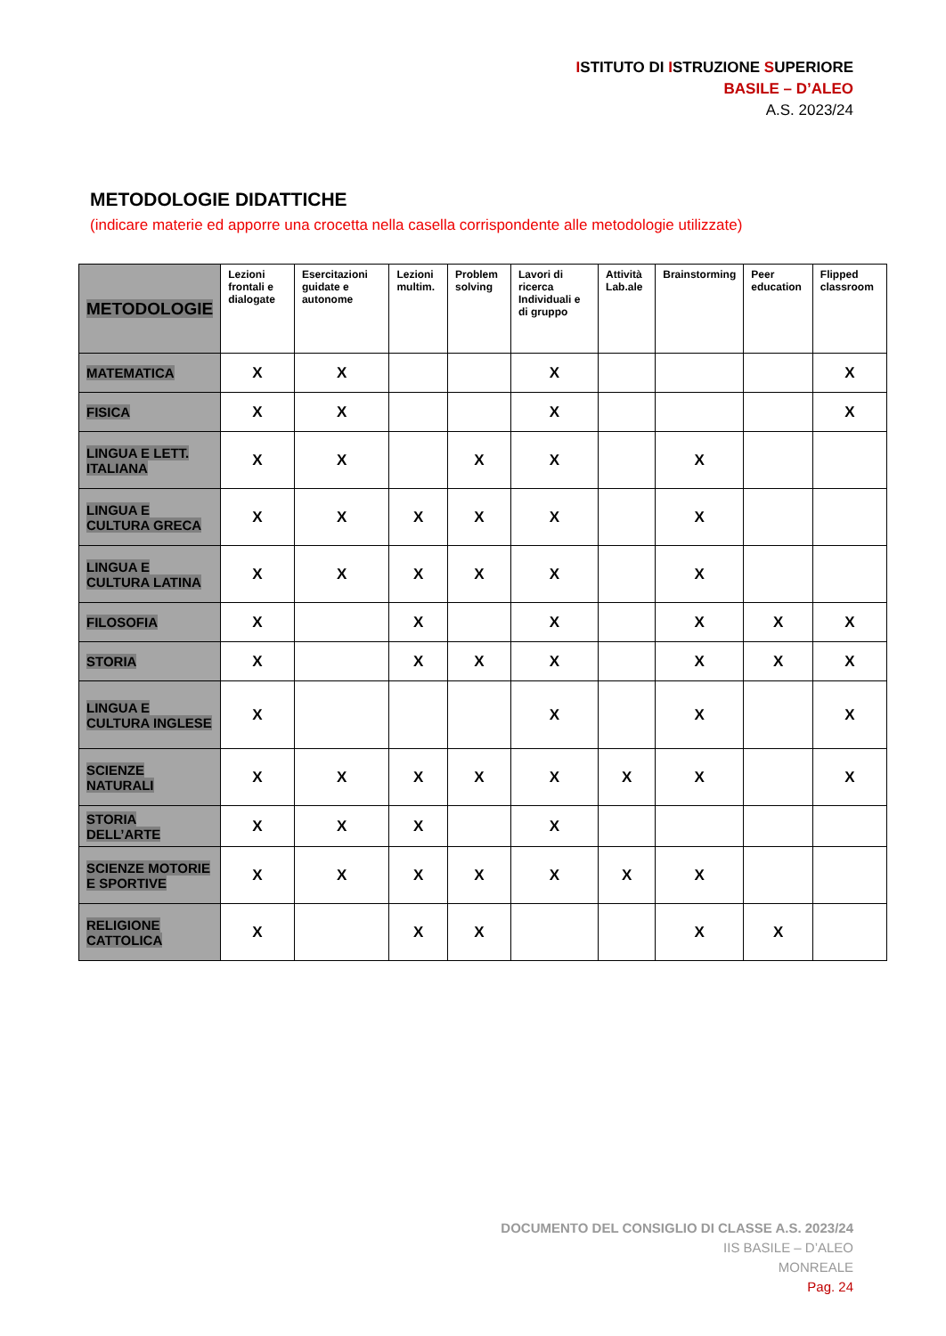ISTITUTO DI ISTRUZIONE SUPERIORE
BASILE – D’ALEO
A.S. 2023/24
METODOLOGIE DIDATTICHE
(indicare materie ed apporre una crocetta nella casella corrispondente alle metodologie utilizzate)
| METODOLOGIE | Lezioni frontali e dialogate | Esercitazioni guidate e autonome | Lezioni multim. | Problem solving | Lavori di ricerca Individuali e di gruppo | Attività Lab.ale | Brainstorming | Peer education | Flipped classroom |
| --- | --- | --- | --- | --- | --- | --- | --- | --- | --- |
| MATEMATICA | X | X | | | X | | | | X |
| FISICA | X | X | | | X | | | | X |
| LINGUA E LETT. ITALIANA | X | X | | X | X | | X | | |
| LINGUA E CULTURA GRECA | X | X | X | X | X | | X | | |
| LINGUA E CULTURA LATINA | X | X | X | X | X | | X | | |
| FILOSOFIA | X | | X | | X | | X | X | X |
| STORIA | X | | X | X | X | | X | X | X |
| LINGUA E CULTURA INGLESE | X | | | | X | | X | | X |
| SCIENZE NATURALI | X | X | X | X | X | X | X | | X |
| STORIA DELL’ARTE | X | X | X | | X | | | | |
| SCIENZE MOTORIE E SPORTIVE | X | X | X | X | X | X | X | | |
| RELIGIONE CATTOLICA | X | | X | X | | | X | X | |
DOCUMENTO DEL CONSIGLIO DI CLASSE A.S. 2023/24
IIS BASILE – D’ALEO
MONREALE
Pag. 24